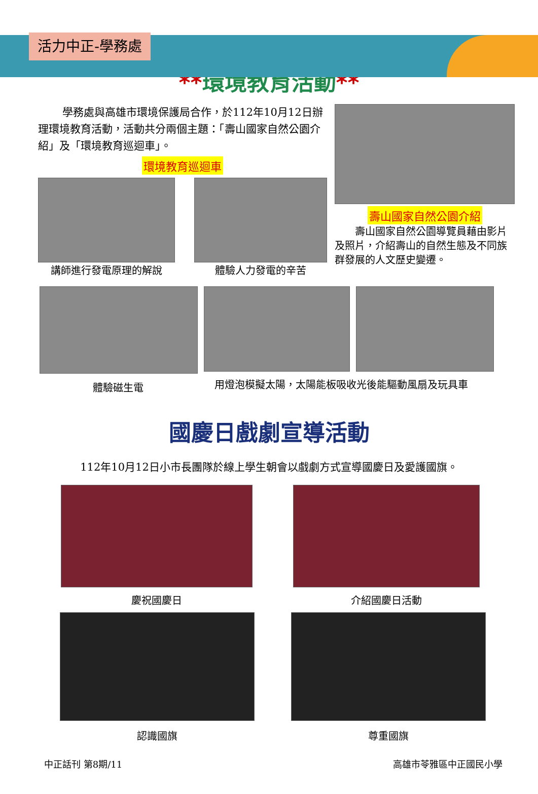活力中正-學務處
**環境教育活動**
學務處與高雄市環境保護局合作，於112年10月12日辦理環境教育活動，活動共分兩個主題：「壽山國家自然公園介紹」及「環境教育巡迴車」。
環境教育巡迴車
講師進行發電原理的解說 體驗人力發電的辛苦
壽山國家自然公園介紹
壽山國家自然公園導覽員藉由影片及照片，介紹壽山的自然生態及不同族群發展的人文歷史變遷。
體驗磁生電
用燈泡模擬太陽，太陽能板吸收光後能驅動風扇及玩具車
國慶日戲劇宣導活動
112年10月12日小市長團隊於線上學生朝會以戲劇方式宣導國慶日及愛護國旗。
慶祝國慶日 介紹國慶日活動
認識國旗 尊重國旗
中正話刊 第8期/11 高雄市苓雅區中正國民小學